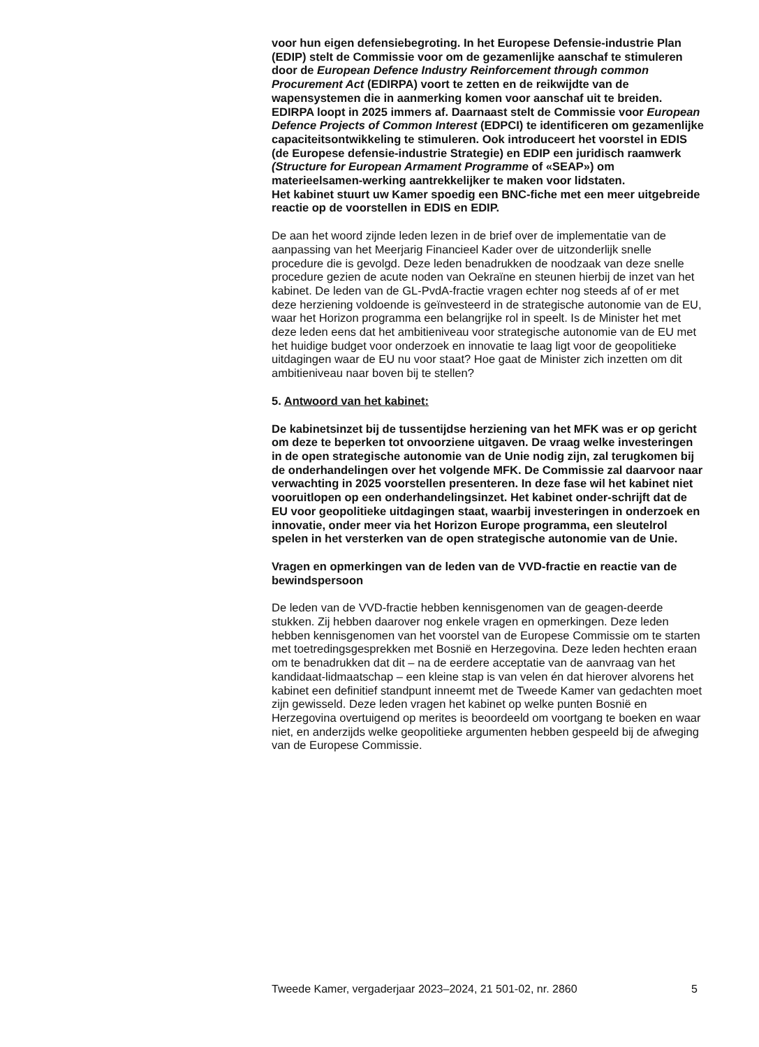voor hun eigen defensiebegroting. In het Europese Defensie-industrie Plan (EDIP) stelt de Commissie voor om de gezamenlijke aanschaf te stimuleren door de European Defence Industry Reinforcement through common Procurement Act (EDIRPA) voort te zetten en de reikwijdte van de wapensystemen die in aanmerking komen voor aanschaf uit te breiden. EDIRPA loopt in 2025 immers af. Daarnaast stelt de Commissie voor European Defence Projects of Common Interest (EDPCI) te identificeren om gezamenlijke capaciteitsontwikkeling te stimuleren. Ook introduceert het voorstel in EDIS (de Europese defensie-industrie Strategie) en EDIP een juridisch raamwerk (Structure for European Armament Programme of «SEAP») om materieelsamen-werking aantrekkelijker te maken voor lidstaten.
Het kabinet stuurt uw Kamer spoedig een BNC-fiche met een meer uitgebreide reactie op de voorstellen in EDIS en EDIP.
De aan het woord zijnde leden lezen in de brief over de implementatie van de aanpassing van het Meerjarig Financieel Kader over de uitzonderlijk snelle procedure die is gevolgd. Deze leden benadrukken de noodzaak van deze snelle procedure gezien de acute noden van Oekraïne en steunen hierbij de inzet van het kabinet. De leden van de GL-PvdA-fractie vragen echter nog steeds af of er met deze herziening voldoende is geïnvesteerd in de strategische autonomie van de EU, waar het Horizon programma een belangrijke rol in speelt. Is de Minister het met deze leden eens dat het ambitieniveau voor strategische autonomie van de EU met het huidige budget voor onderzoek en innovatie te laag ligt voor de geopolitieke uitdagingen waar de EU nu voor staat? Hoe gaat de Minister zich inzetten om dit ambitieniveau naar boven bij te stellen?
5. Antwoord van het kabinet:
De kabinetsinzet bij de tussentijdse herziening van het MFK was er op gericht om deze te beperken tot onvoorziene uitgaven. De vraag welke investeringen in de open strategische autonomie van de Unie nodig zijn, zal terugkomen bij de onderhandelingen over het volgende MFK. De Commissie zal daarvoor naar verwachting in 2025 voorstellen presenteren. In deze fase wil het kabinet niet vooruitlopen op een onderhandelingsinzet. Het kabinet onder-schrijft dat de EU voor geopolitieke uitdagingen staat, waarbij investeringen in onderzoek en innovatie, onder meer via het Horizon Europe programma, een sleutelrol spelen in het versterken van de open strategische autonomie van de Unie.
Vragen en opmerkingen van de leden van de VVD-fractie en reactie van de bewindspersoon
De leden van de VVD-fractie hebben kennisgenomen van de geagen-deerde stukken. Zij hebben daarover nog enkele vragen en opmerkingen. Deze leden hebben kennisgenomen van het voorstel van de Europese Commissie om te starten met toetredingsgesprekken met Bosnië en Herzegovina. Deze leden hechten eraan om te benadrukken dat dit – na de eerdere acceptatie van de aanvraag van het kandidaat-lidmaatschap – een kleine stap is van velen én dat hierover alvorens het kabinet een definitief standpunt inneemt met de Tweede Kamer van gedachten moet zijn gewisseld. Deze leden vragen het kabinet op welke punten Bosnië en Herzegovina overtuigend op merites is beoordeeld om voortgang te boeken en waar niet, en anderzijds welke geopolitieke argumenten hebben gespeeld bij de afweging van de Europese Commissie.
Tweede Kamer, vergaderjaar 2023–2024, 21 501-02, nr. 2860 5